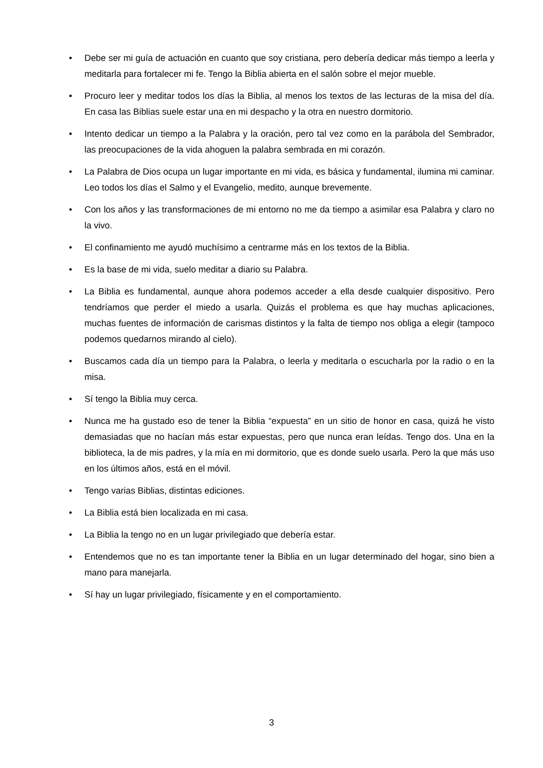• Debe ser mi guía de actuación en cuanto que soy cristiana, pero debería dedicar más tiempo a leerla y meditarla para fortalecer mi fe. Tengo la Biblia abierta en el salón sobre el mejor mueble.
• Procuro leer y meditar todos los días la Biblia, al menos los textos de las lecturas de la misa del día. En casa las Biblias suele estar una en mi despacho y la otra en nuestro dormitorio.
• Intento dedicar un tiempo a la Palabra y la oración, pero tal vez como en la parábola del Sembrador, las preocupaciones de la vida ahoguen la palabra sembrada en mi corazón.
• La Palabra de Dios ocupa un lugar importante en mi vida, es básica y fundamental, ilumina mi caminar. Leo todos los días el Salmo y el Evangelio, medito, aunque brevemente.
• Con los años y las transformaciones de mi entorno no me da tiempo a asimilar esa Palabra y claro no la vivo.
• El confinamiento me ayudó muchísimo a centrarme más en los textos de la Biblia.
• Es la base de mi vida, suelo meditar a diario su Palabra.
• La Biblia es fundamental, aunque ahora podemos acceder a ella desde cualquier dispositivo. Pero tendríamos que perder el miedo a usarla. Quizás el problema es que hay muchas aplicaciones, muchas fuentes de información de carismas distintos y la falta de tiempo nos obliga a elegir (tampoco podemos quedarnos mirando al cielo).
• Buscamos cada día un tiempo para la Palabra, o leerla y meditarla o escucharla por la radio o en la misa.
• Sí tengo la Biblia muy cerca.
• Nunca me ha gustado eso de tener la Biblia “expuesta” en un sitio de honor en casa, quizá he visto demasiadas que no hacían más estar expuestas, pero que nunca eran leídas. Tengo dos. Una en la biblioteca, la de mis padres, y la mía en mi dormitorio, que es donde suelo usarla. Pero la que más uso en los últimos años, está en el móvil.
• Tengo varias Biblias, distintas ediciones.
• La Biblia está bien localizada en mi casa.
• La Biblia la tengo no en un lugar privilegiado que debería estar.
• Entendemos que no es tan importante tener la Biblia en un lugar determinado del hogar, sino bien a mano para manejarla.
• Sí hay un lugar privilegiado, físicamente y en el comportamiento.
3